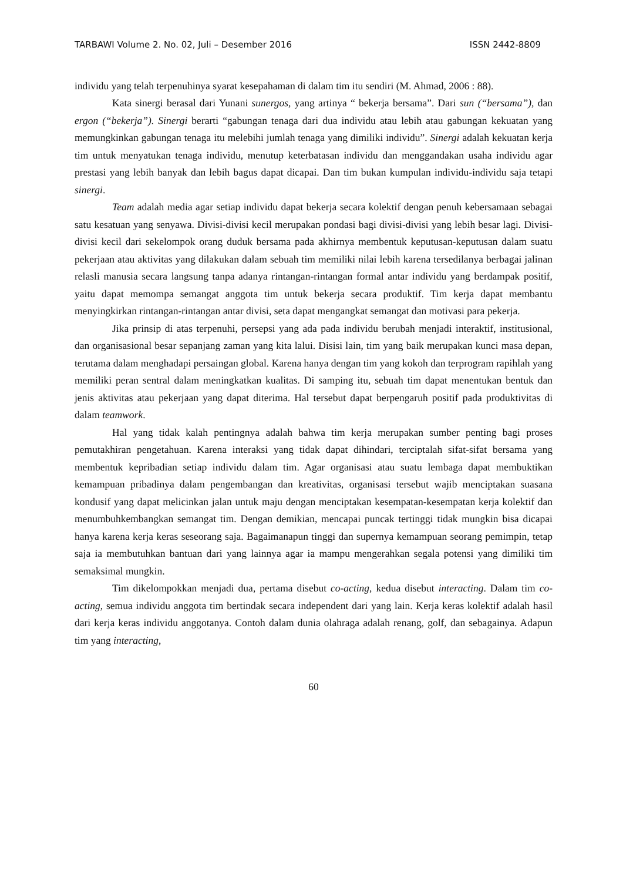TARBAWI Volume 2. No. 02, Juli – Desember 2016 ISSN 2442-8809
individu yang telah terpenuhinya syarat kesepahaman di dalam tim itu sendiri (M. Ahmad, 2006 : 88).
Kata sinergi berasal dari Yunani sunergos, yang artinya “ bekerja bersama”. Dari sun (“bersama”), dan ergon (“bekerja”). Sinergi berarti “gabungan tenaga dari dua individu atau lebih atau gabungan kekuatan yang memungkinkan gabungan tenaga itu melebihi jumlah tenaga yang dimiliki individu”. Sinergi adalah kekuatan kerja tim untuk menyatukan tenaga individu, menutup keterbatasan individu dan menggandakan usaha individu agar prestasi yang lebih banyak dan lebih bagus dapat dicapai. Dan tim bukan kumpulan individu-individu saja tetapi sinergi.
Team adalah media agar setiap individu dapat bekerja secara kolektif dengan penuh kebersamaan sebagai satu kesatuan yang senyawa. Divisi-divisi kecil merupakan pondasi bagi divisi-divisi yang lebih besar lagi. Divisi-divisi kecil dari sekelompok orang duduk bersama pada akhirnya membentuk keputusan-keputusan dalam suatu pekerjaan atau aktivitas yang dilakukan dalam sebuah tim memiliki nilai lebih karena tersedilanya berbagai jalinan relasli manusia secara langsung tanpa adanya rintangan-rintangan formal antar individu yang berdampak positif, yaitu dapat memompa semangat anggota tim untuk bekerja secara produktif. Tim kerja dapat membantu menyingkirkan rintangan-rintangan antar divisi, seta dapat mengangkat semangat dan motivasi para pekerja.
Jika prinsip di atas terpenuhi, persepsi yang ada pada individu berubah menjadi interaktif, institusional, dan organisasional besar sepanjang zaman yang kita lalui. Disisi lain, tim yang baik merupakan kunci masa depan, terutama dalam menghadapi persaingan global. Karena hanya dengan tim yang kokoh dan terprogram rapihlah yang memiliki peran sentral dalam meningkatkan kualitas. Di samping itu, sebuah tim dapat menentukan bentuk dan jenis aktivitas atau pekerjaan yang dapat diterima. Hal tersebut dapat berpengaruh positif pada produktivitas di dalam teamwork.
Hal yang tidak kalah pentingnya adalah bahwa tim kerja merupakan sumber penting bagi proses pemutakhiran pengetahuan. Karena interaksi yang tidak dapat dihindari, terciptalah sifat-sifat bersama yang membentuk kepribadian setiap individu dalam tim. Agar organisasi atau suatu lembaga dapat membuktikan kemampuan pribadinya dalam pengembangan dan kreativitas, organisasi tersebut wajib menciptakan suasana kondusif yang dapat melicinkan jalan untuk maju dengan menciptakan kesempatan-kesempatan kerja kolektif dan menumbuhkembangkan semangat tim. Dengan demikian, mencapai puncak tertinggi tidak mungkin bisa dicapai hanya karena kerja keras seseorang saja. Bagaimanapun tinggi dan supernya kemampuan seorang pemimpin, tetap saja ia membutuhkan bantuan dari yang lainnya agar ia mampu mengerahkan segala potensi yang dimiliki tim semaksimal mungkin.
Tim dikelompokkan menjadi dua, pertama disebut co-acting, kedua disebut interacting. Dalam tim co-acting, semua individu anggota tim bertindak secara independent dari yang lain. Kerja keras kolektif adalah hasil dari kerja keras individu anggotanya. Contoh dalam dunia olahraga adalah renang, golf, dan sebagainya. Adapun tim yang interacting,
60